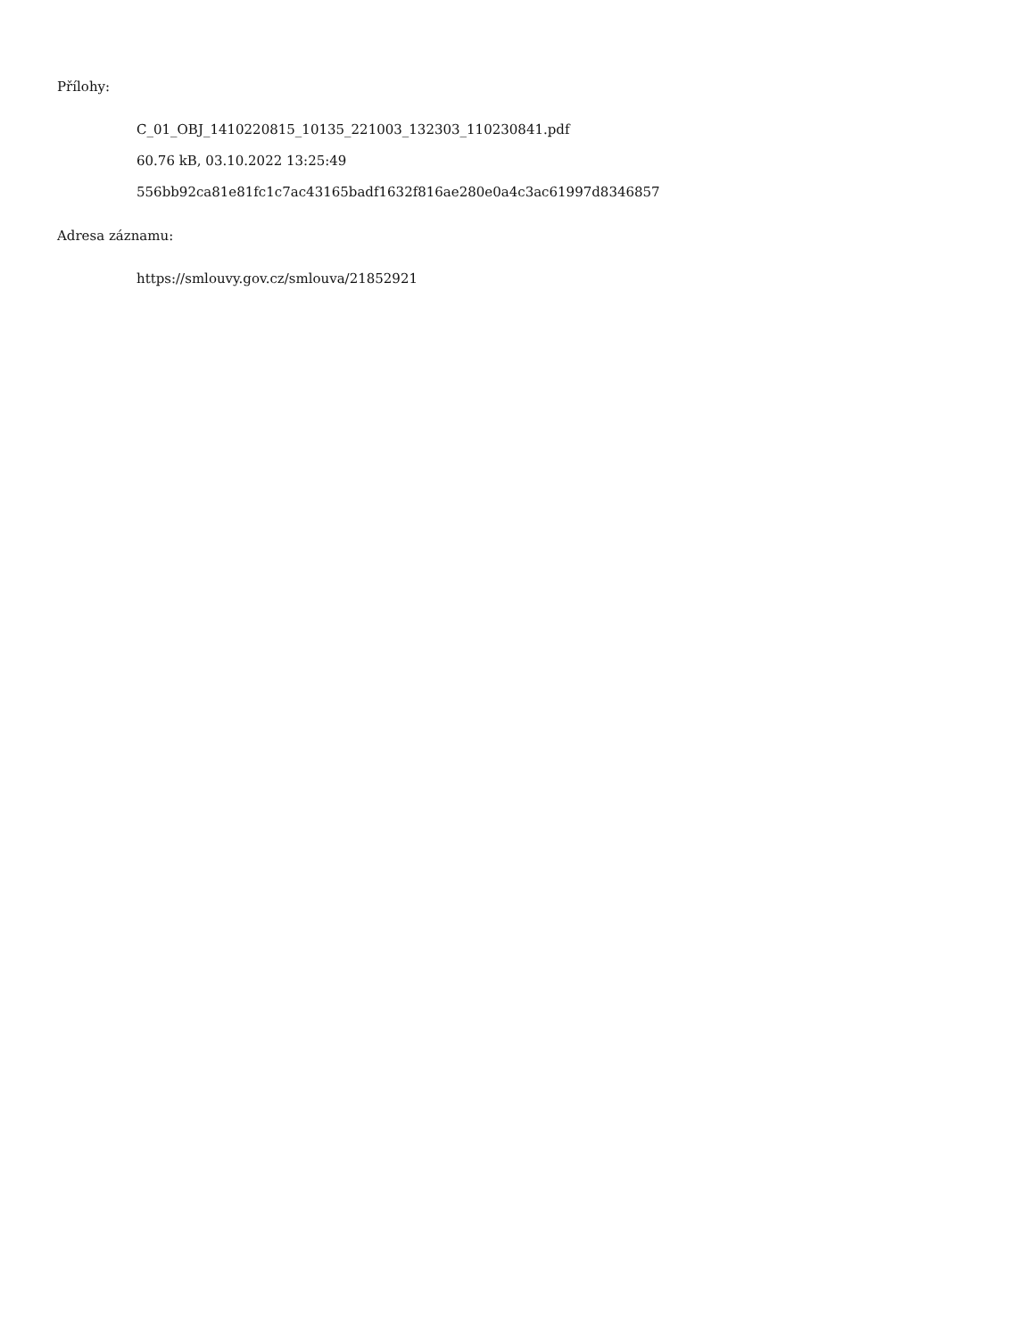Přílohy:
C_01_OBJ_1410220815_10135_221003_132303_110230841.pdf
60.76 kB, 03.10.2022 13:25:49
556bb92ca81e81fc1c7ac43165badf1632f816ae280e0a4c3ac61997d8346857
Adresa záznamu:
https://smlouvy.gov.cz/smlouva/21852921